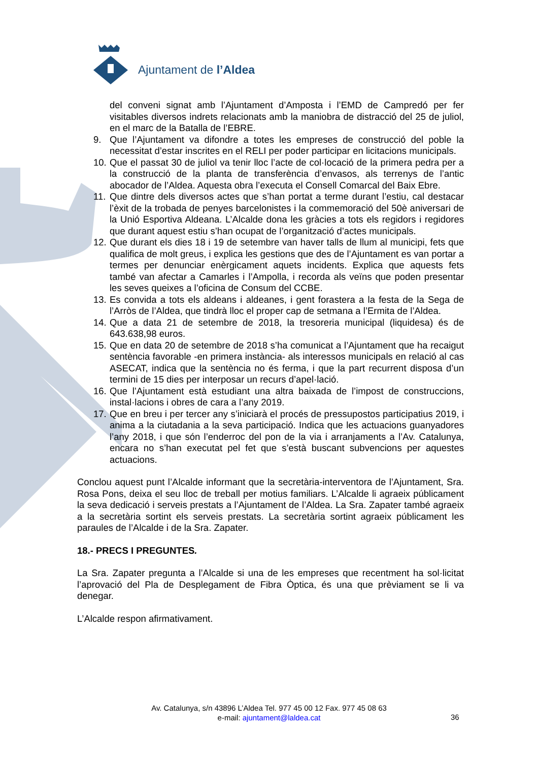Ajuntament de l’Aldea
del conveni signat amb l’Ajuntament d’Amposta i l’EMD de Campredó per fer visitables diversos indrets relacionats amb la maniobra de distracció del 25 de juliol, en el marc de la Batalla de l’EBRE.
9. Que l’Ajuntament va difondre a totes les empreses de construcció del poble la necessitat d’estar inscrites en el RELI per poder participar en licitacions municipals.
10. Que el passat 30 de juliol va tenir lloc l’acte de col·locació de la primera pedra per a la construcció de la planta de transferència d’envasos, als terrenys de l’antic abocador de l’Aldea. Aquesta obra l’executa el Consell Comarcal del Baix Ebre.
11. Que dintre dels diversos actes que s’han portat a terme durant l’estiu, cal destacar l’èxit de la trobada de penyes barcelonistes i la commemoració del 50è aniversari de la Unió Esportiva Aldeana. L’Alcalde dona les gràcies a tots els regidors i regidores que durant aquest estiu s’han ocupat de l’organització d’actes municipals.
12. Que durant els dies 18 i 19 de setembre van haver talls de llum al municipi, fets que qualifica de molt greus, i explica les gestions que des de l’Ajuntament es van portar a termes per denunciar enèrgicament aquets incidents. Explica que aquests fets també van afectar a Camarles i l’Ampolla, i recorda als veïns que poden presentar les seves queixes a l’oficina de Consum del CCBE.
13. Es convida a tots els aldeans i aldeanes, i gent forastera a la festa de la Sega de l’Arròs de l’Aldea, que tindrà lloc el proper cap de setmana a l’Ermita de l’Aldea.
14. Que a data 21 de setembre de 2018, la tresoreria municipal (liquidesa) és de 643.638,98 euros.
15. Que en data 20 de setembre de 2018 s’ha comunicat a l’Ajuntament que ha recaigut sentència favorable -en primera instància- als interessos municipals en relació al cas ASECAT, indica que la sentència no és ferma, i que la part recurrent disposa d’un termini de 15 dies per interposar un recurs d’apel·lació.
16. Que l’Ajuntament està estudiant una altra baixada de l’impost de construccions, instal·lacions i obres de cara a l’any 2019.
17. Que en breu i per tercer any s’iniciarà el procés de pressupostos participatius 2019, i anima a la ciutadania a la seva participació. Indica que les actuacions guanyadores l’any 2018, i que són l’enderroc del pon de la via i arranjaments a l’Av. Catalunya, encara no s’han executat pel fet que s’està buscant subvencions per aquestes actuacions.
Conclou aquest punt l’Alcalde informant que la secretària-interventora de l’Ajuntament, Sra. Rosa Pons, deixa el seu lloc de treball per motius familiars. L’Alcalde li agraeix públicament la seva dedicació i serveis prestats a l’Ajuntament de l’Aldea. La Sra. Zapater també agraeix a la secretària sortint els serveis prestats. La secretària sortint agraeix públicament les paraules de l’Alcalde i de la Sra. Zapater.
18.- PRECS I PREGUNTES.
La Sra. Zapater pregunta a l’Alcalde si una de les empreses que recentment ha sol·licitat l’aprovació del Pla de Desplegament de Fibra Òptica, és una que prèviament se li va denegar.
L’Alcalde respon afirmativament.
Av. Catalunya, s/n 43896 L’Aldea Tel. 977 45 00 12 Fax. 977 45 08 63
e-mail: ajuntament@laldea.cat
36